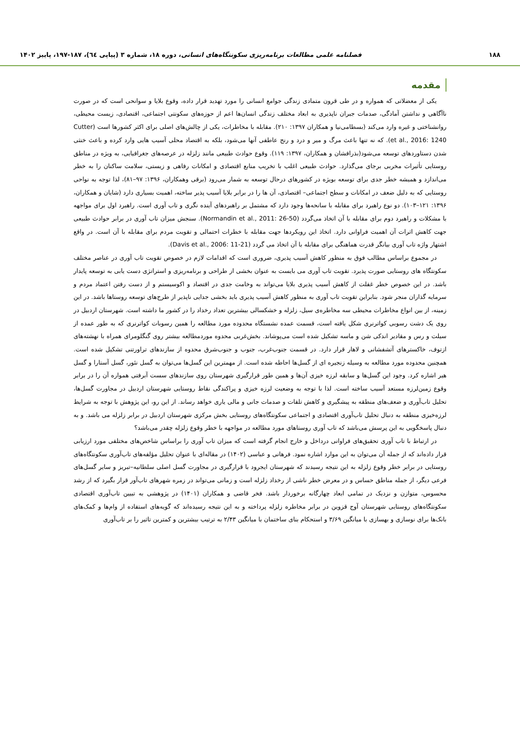۱۸۸ فصلنامه علمی مطالعات برنامه‌ریزی سکونتگاه‌های انسانی، دوره ۱۸، شماره ۳ (پیاپی ٦٤)، ۱۸۷-۱۹۷، پاییز ۱۴۰۲
مقدمه
یکی از معضلاتی که همواره و در طی قرون متمادی زندگی جوامع انسانی را مورد تهدید قرار داده، وقوع بلایا و سوانحی است که در صورت ناآگاهی و نداشتن آمادگی، صدمات جبران ناپذیری به ابعاد مختلف زندگی انسان‌ها اعم از حوزه‌های سکونتی اجتماعی، اقتصادی، زیست محیطی، روانشناختی و غیره وارد می‌کند (بسطامی‌نیا و همکاران ۱۳۹۷: ۲۱۰). مقابله با مخاطرات، یکی از چالش‌های اصلی برای اکثر کشورها است (Cutter et al., 2016: 1240). که نه تنها باعث مرگ و میر و درد و رنج عاطفی آنها می‌شود، بلکه به اقتصاد محلی آسیب هایی وارد کرده و باعث خنثی شدن دستاوردهای توسعه می‌شود(بذرافشان و همکاران، ۱۳۹۷: ۱۱۹). وقوع حوادث طبیعی مانند زلزله در عرصه‌های جغرافیایی، به ویژه در مناطق روستایی تأثیرات مخربی برجای می‌گذارد. حوادث طبیعی اغلب با تخریب منابع اقتصادی و امکانات رفاهی و زیستی، سلامت ساکنان را به خطر می‌اندازد و همیشه خطر جدی برای توسعه بویژه در کشورهای درحال توسعه به شمار می‌رود (برقی وهمکاران، ۱۳۹۶: ۹۷–۸۱)، لذا توجه به نواحی روستایی که به دلیل ضعف در امکانات و سطح اجتماعی– اقتصادی، آن ها را در برابر بلایا آسیب پذیر ساخته، اهمیت بسیاری دارد (شایان و همکاران، ۱۳۹۶: ۱۲۱–۱۰۳). دو نوع راهبرد برای مقابله با سانحه‌ها وجود دارد که مشتمل بر راهبردهای آینده نگری و تاب آوری است. راهبرد اول برای مواجهه با مشکلات و راهبرد دوم برای مقابله با آن اتخاذ می‌گردد (Normandin et al., 2011: 26-50). سنجش میزان تاب آوری در برابر حوادث طبیعی جهت کاهش اثرات آن اهمیت فراوانی دارد. اتخاذ این رویکردها جهت مقابله با خطرات احتمالی و تقویت مردم برای مقابله با آن است. در واقع اشتهار واژه تاب آوری بیانگر قدرت هماهنگی برای مقابله با آن اتخاذ می گردد (Davis et al., 2006: 11-21).
در مجموع براساس مطالب فوق به منظور کاهش آسیب پذیری، ضروری است که اقدامات لازم در خصوص تقویت تاب آوری در عناصر مختلف سکونتگاه های روستایی صورت پذیرد. تقویت تاب آوری می بایست به عنوان بخشی از طراحی و برنامه‌ریزی و استراتژی دست یابی به توسعه پایدار باشد. در این خصوص خطر غفلت از کاهش آسیب پذیری بلایا می‌تواند به وخامت جدی در اقتصاد و اکوسیستم و از دست رفتن اعتماد مردم و سرمایه گذاران منجر شود. بنابراین تقویت تاب آوری به منظور کاهش آسیب پذیری باید بخشی جدایی ناپذیر از طرح‌های توسعه روستاها باشد. در این زمینه، از بین انواع مخاطرات محیطی سه مخاطره‌ی سیل، زلزله و خشکسالی بیشترین تعداد رخداد را در کشور ما داشته است. شهرستان اردبیل در روی یک دشت رسوبی کواترنری شکل یافته است، قسمت عمده نشستگاه محدوده مورد مطالعه را همین رسوبات کواترنری که به طور عمده از سیلت و رس و مقادیر اندکی شن و ماسه تشکیل شده است می‌پوشاند. بخش‌غربی محدوه موردمطالعه بیشتر روی گنگلومرای همراه با نهشته‌های ازتوف، خاکسترهای آتشفشانی و لاهار قرار دارد. در قسمت جنوب‌غرب، جنوب و جنوب‌شرق محدوه از سازندهای تراورتنی تشکیل شده است. همچنین محدوده مورد مطالعه به وسیله زنجیره ای از گسل‌ها احاطه شده است. از مهمترین این گسل‌ها می‌توان به گسل نئور، گسل آستارا و گسل هیر اشاره کرد. وجود این گسل‌ها و سابقه لرزه خیزی آن‌ها و همین طور قرارگیری شهرستان روی سازندهای سست آبرفتی همواره آن را در برابر وقوع زمین‌لرزه مستعد آسیب ساخته است. لذا با توجه به وضعیت لرزه خیزی و پراکندگی نقاط روستایی شهرستان اردبیل در مجاورت گسل‌ها، تحلیل تاب‌آوری و ضعف‌های منطقه به پیشگیری و کاهش تلفات و صدمات جانی و مالی یاری خواهد رساند. از این رو، این پژوهش با توجه به شرایط لرزه‌خیزی منطقه به دنبال تحلیل تاب‌آوری اقتصادی و اجتماعی سکونتگاه‌های روستایی بخش مرکزی شهرستان اردبیل در برابر زلزله می باشد. و به دنبال پاسخگویی به این پرسش می‌باشد که تاب آوری روستاهای مورد مطالعه در مواجهه با خطر وقوع زلزله چقدر می‌باشد؟
در ارتباط با تاب آوری تحقیق‌های فراوانی درداخل و خارج انجام گرفته است که میزان تاب آوری را براساس شاخص‌های مختلفی مورد ارزیابی قرار داده‌اند که از جمله آن می‌توان به این موارد اشاره نمود. فرهانی و عباسی (۱۴۰۲) در مقاله‌ای با عنوان تحلیل مؤلفه‌های تاب‌آوری سکونتگاه‌های روستایی در برابر خطر وقوع زلزله به این نتیجه رسیدند که شهرستان ایجرود با قرارگیری در مجاورت گسل اصلی سلطانیه–تبریز و سایر گسل‌های فرعی دیگر، از جمله مناطق حساس و در معرض خطر ناشی از رخداد زلزله است و زمانی می‌تواند در زمره شهرهای تاب‌آور قرار بگیرد که از رشد محسوس، متوازن و نزدیک در تمامی ابعاد چهارگانه برخوردار باشد. فخر قاضی و همکاران (۱۴۰۱) در پژوهشی به تبیین تاب‌آوری اقتصادی سکونتگاه‌های روستایی شهرستان آوج قزوین در برابر مخاطره زلزله پرداخته و به این نتیجه رسیده‌اند که گویه‌های استفاده از وام‌ها و کمک‌های بانک‌ها برای نوسازی و بهسازی با میانگین ۳/۶۹ و استحکام بنای ساختمان با میانگین ۲/۴۳ به ترتیب بیشترین و کمترین تاثیر را بر تاب‌آوری